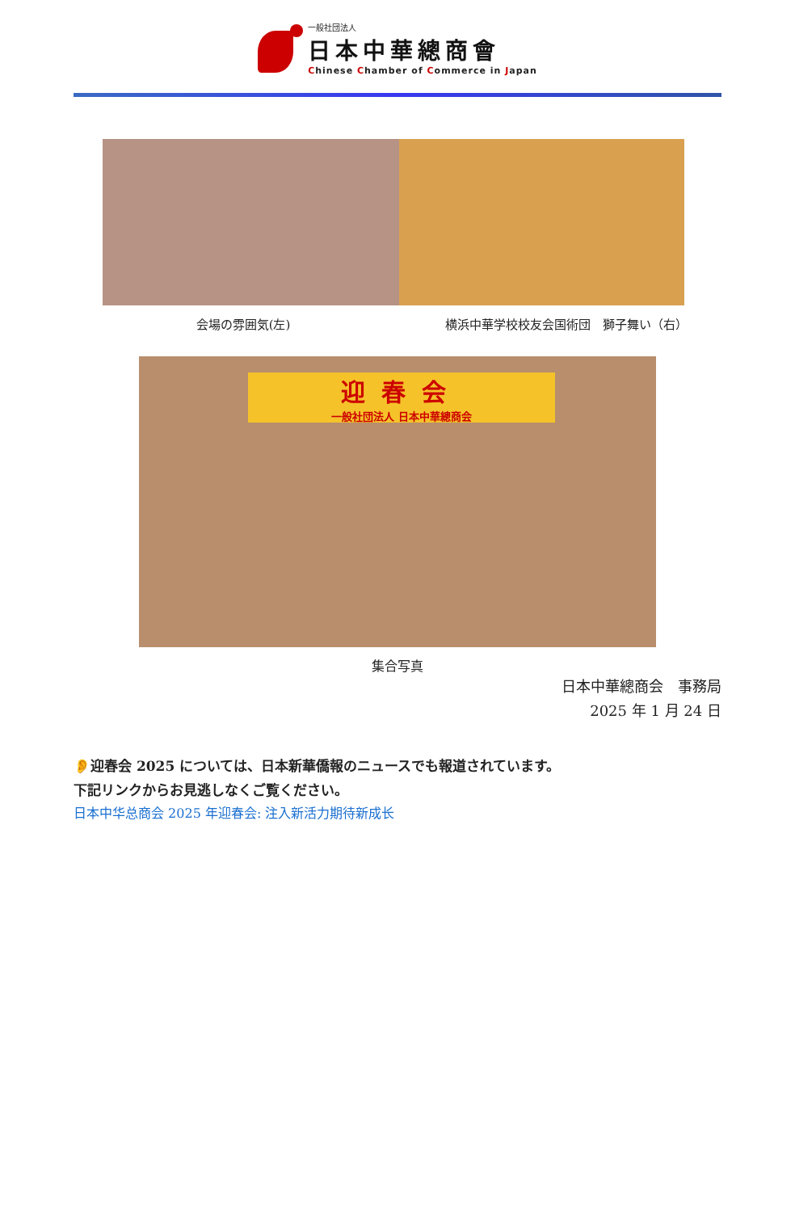一般社団法人
日本中華總商會
Chinese Chamber of Commerce in Japan
会場の雰囲気(左) 横浜中華学校校友会国術団　獅子舞い（右）
迎春会
一般社団法人 日本中華總商会
集合写真
日本中華總商会　事務局
2025 年 1 月 24 日
👂迎春会 2025 については、日本新華僑報のニュースでも報道されています。
下記リンクからお見逃しなくご覧ください。
日本中华总商会 2025 年迎春会: 注入新活力期待新成长